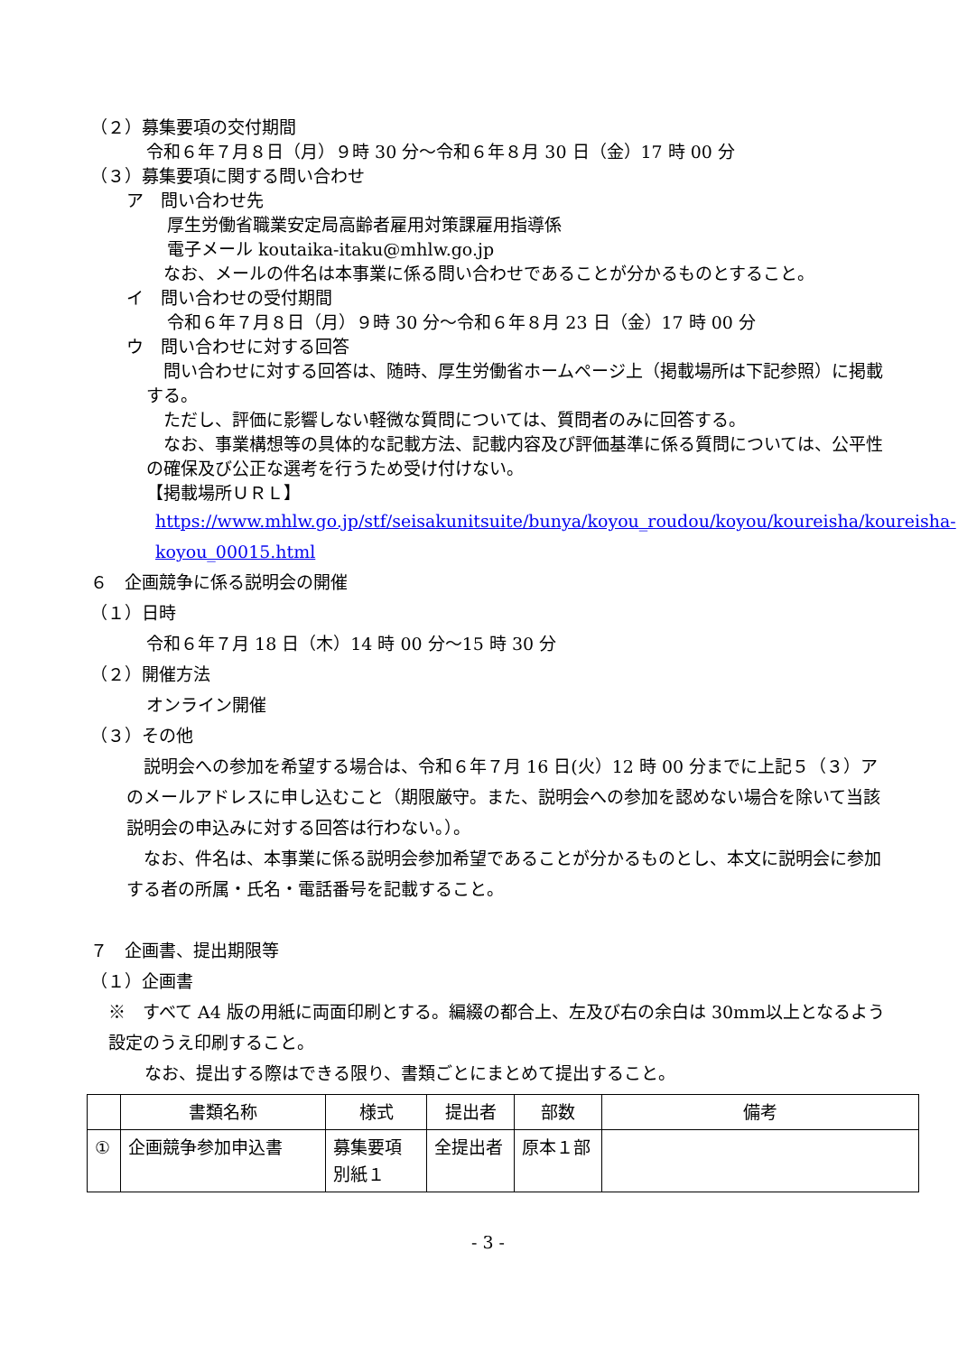（２）募集要項の交付期間
令和６年７月８日（月）９時 30 分～令和６年８月 30 日（金）17 時 00 分
（３）募集要項に関する問い合わせ
ア　問い合わせ先
厚生労働省職業安定局高齢者雇用対策課雇用指導係
電子メール koutaika-itaku@mhlw.go.jp
　なお、メールの件名は本事業に係る問い合わせであることが分かるものとすること。
イ　問い合わせの受付期間
令和６年７月８日（月）９時 30 分～令和６年８月 23 日（金）17 時 00 分
ウ　問い合わせに対する回答
　問い合わせに対する回答は、随時、厚生労働省ホームページ上（掲載場所は下記参照）に掲載する。
　ただし、評価に影響しない軽微な質問については、質問者のみに回答する。
　なお、事業構想等の具体的な記載方法、記載内容及び評価基準に係る質問については、公平性の確保及び公正な選考を行うため受け付けない。
【掲載場所ＵＲＬ】
https://www.mhlw.go.jp/stf/seisakunitsuite/bunya/koyou_roudou/koyou/koureisha/koureisha-koyou_00015.html
６　企画競争に係る説明会の開催
（１）日時
令和６年７月 18 日（木）14 時 00 分～15 時 30 分
（２）開催方法
オンライン開催
（３）その他
　説明会への参加を希望する場合は、令和６年７月 16 日(火）12 時 00 分までに上記５（３）アのメールアドレスに申し込むこと（期限厳守。また、説明会への参加を認めない場合を除いて当該説明会の申込みに対する回答は行わない。）。
　なお、件名は、本事業に係る説明会参加希望であることが分かるものとし、本文に説明会に参加する者の所属・氏名・電話番号を記載すること。
７　企画書、提出期限等
（１）企画書
※　すべて A4 版の用紙に両面印刷とする。編綴の都合上、左及び右の余白は 30mm以上となるよう設定のうえ印刷すること。
なお、提出する際はできる限り、書類ごとにまとめて提出すること。
| | 書類名称 | 様式 | 提出者 | 部数 | 備考 |
| --- | --- | --- | --- | --- | --- |
| ① | 企画競争参加申込書 | 募集要項 別紙１ | 全提出者 | 原本１部 | |
- 3 -